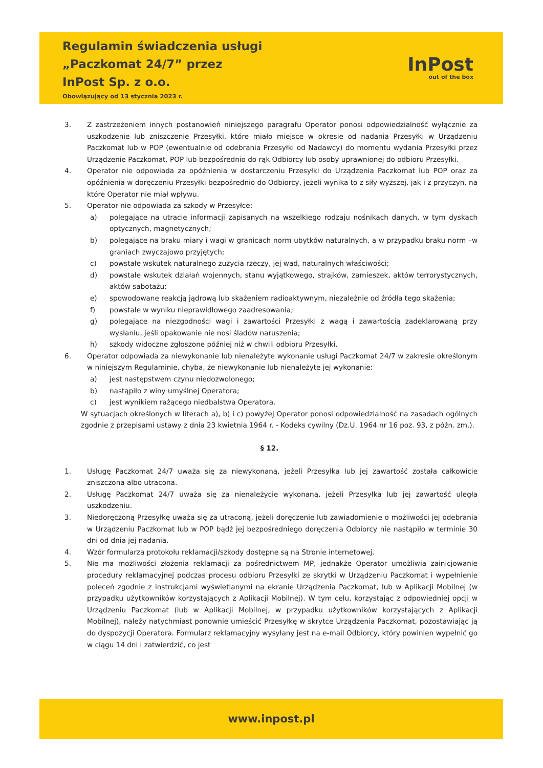Regulamin świadczenia usługi
„Paczkomat 24/7” przez
InPost Sp. z o.o.
Obowiązujący od 13 stycznia 2023 r.
InPost
out of the box
3. Z zastrzeżeniem innych postanowień niniejszego paragrafu Operator ponosi odpowiedzialność wyłącznie za uszkodzenie lub zniszczenie Przesyłki, które miało miejsce w okresie od nadania Przesyłki w Urządzeniu Paczkomat lub w POP (ewentualnie od odebrania Przesyłki od Nadawcy) do momentu wydania Przesyłki przez Urządzenie Paczkomat, POP lub bezpośrednio do rąk Odbiorcy lub osoby uprawnionej do odbioru Przesyłki.
4. Operator nie odpowiada za opóźnienia w dostarczeniu Przesyłki do Urządzenia Paczkomat lub POP oraz za opóźnienia w doręczeniu Przesyłki bezpośrednio do Odbiorcy, jeżeli wynika to z siły wyższej, jak i z przyczyn, na które Operator nie miał wpływu.
5. Operator nie odpowiada za szkody w Przesyłce:
a) polegające na utracie informacji zapisanych na wszelkiego rodzaju nośnikach danych, w tym dyskach optycznych, magnetycznych;
b) polegające na braku miary i wagi w granicach norm ubytków naturalnych, a w przypadku braku norm –w graniach zwyczajowo przyjętych;
c) powstałe wskutek naturalnego zużycia rzeczy, jej wad, naturalnych właściwości;
d) powstałe wskutek działań wojennych, stanu wyjątkowego, strajków, zamieszek, aktów terrorystycznych, aktów sabotażu;
e) spowodowane reakcją jądrową lub skażeniem radioaktywnym, niezależnie od źródła tego skażenia;
f) powstałe w wyniku nieprawidłowego zaadresowania;
g) polegające na niezgodności wagi i zawartości Przesyłki z wagą i zawartością zadeklarowaną przy wysłaniu, jeśli opakowanie nie nosi śladów naruszenia;
h) szkody widoczne zgłoszone później niż w chwili odbioru Przesyłki.
6. Operator odpowiada za niewykonanie lub nienależyte wykonanie usługi Paczkomat 24/7 w zakresie określonym w niniejszym Regulaminie, chyba, że niewykonanie lub nienależyte jej wykonanie:
a) jest następstwem czynu niedozwolonego;
b) nastąpiło z winy umyślnej Operatora;
c) jest wynikiem rażącego niedbalstwa Operatora.
W sytuacjach określonych w literach a), b) i c) powyżej Operator ponosi odpowiedzialność na zasadach ogólnych zgodnie z przepisami ustawy z dnia 23 kwietnia 1964 r. - Kodeks cywilny (Dz.U. 1964 nr 16 poz. 93, z późn. zm.).
§ 12.
1. Usługę Paczkomat 24/7 uważa się za niewykonaną, jeżeli Przesyłka lub jej zawartość została całkowicie zniszczona albo utracona.
2. Usługę Paczkomat 24/7 uważa się za nienależycie wykonaną, jeżeli Przesyłka lub jej zawartość uległa uszkodzeniu.
3. Niedoręczoną Przesyłkę uważa się za utraconą, jeżeli doręczenie lub zawiadomienie o możliwości jej odebrania w Urządzeniu Paczkomat lub w POP bądź jej bezpośredniego doręczenia Odbiorcy nie nastąpiło w terminie 30 dni od dnia jej nadania.
4. Wzór formularza protokołu reklamacji/szkody dostępne są na Stronie internetowej.
5. Nie ma możliwości złożenia reklamacji za pośrednictwem MP, jednakże Operator umożliwia zainicjowanie procedury reklamacyjnej podczas procesu odbioru Przesyłki ze skrytki w Urządzeniu Paczkomat i wypełnienie poleceń zgodnie z instrukcjami wyświetlanymi na ekranie Urządzenia Paczkomat, lub w Aplikacji Mobilnej (w przypadku użytkowników korzystających z Aplikacji Mobilnej). W tym celu, korzystając z odpowiedniej opcji w Urządzeniu Paczkomat (lub w Aplikacji Mobilnej, w przypadku użytkowników korzystających z Aplikacji Mobilnej), należy natychmiast ponownie umieścić Przesyłkę w skrytce Urządzenia Paczkomat, pozostawiając ją do dyspozycji Operatora. Formularz reklamacyjny wysyłany jest na e-mail Odbiorcy, który powinien wypełnić go w ciągu 14 dni i zatwierdzić, co jest
www.inpost.pl